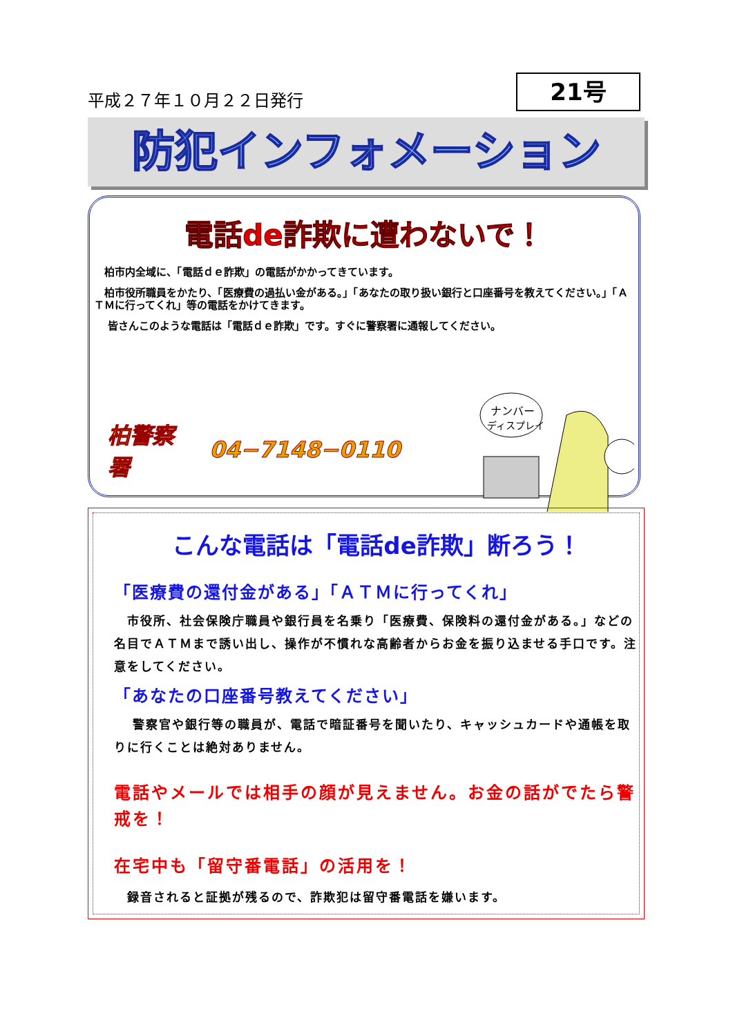平成２７年１０月２２日発行
21号
防犯インフォメーション
電話de詐欺に遭わないで！
　柏市内全域に、「電話ｄｅ詐欺」の電話がかかってきています。
　柏市役所職員をかたり、「医療費の過払い金がある。」「あなたの取り扱い銀行と口座番号を教えてください。」「ＡＴＭに行ってくれ」等の電話をかけてきます。
　 皆さんこのような電話は「電話ｄｅ詐欺」です。すぐに警察署に通報してください。
柏警察署 04−7148−0110
ナンバー
ディスプレイ
こんな電話は「電話de詐欺」断ろう！
「医療費の還付金がある」「ＡＴＭに行ってくれ」
　市役所、社会保険庁職員や銀行員を名乗り「医療費、保険料の還付金がある。」などの名目でＡＴＭまで誘い出し、操作が不慣れな高齢者からお金を振り込ませる手口です。注意をしてください。
「あなたの口座番号教えてください」
　 警察官や銀行等の職員が、電話で暗証番号を聞いたり、キャッシュカードや通帳を取りに行くことは絶対ありません。
電話やメールでは相手の顔が見えません。お金の話がでたら警戒を！
在宅中も「留守番電話」の活用を！
　録音されると証拠が残るので、詐欺犯は留守番電話を嫌います。